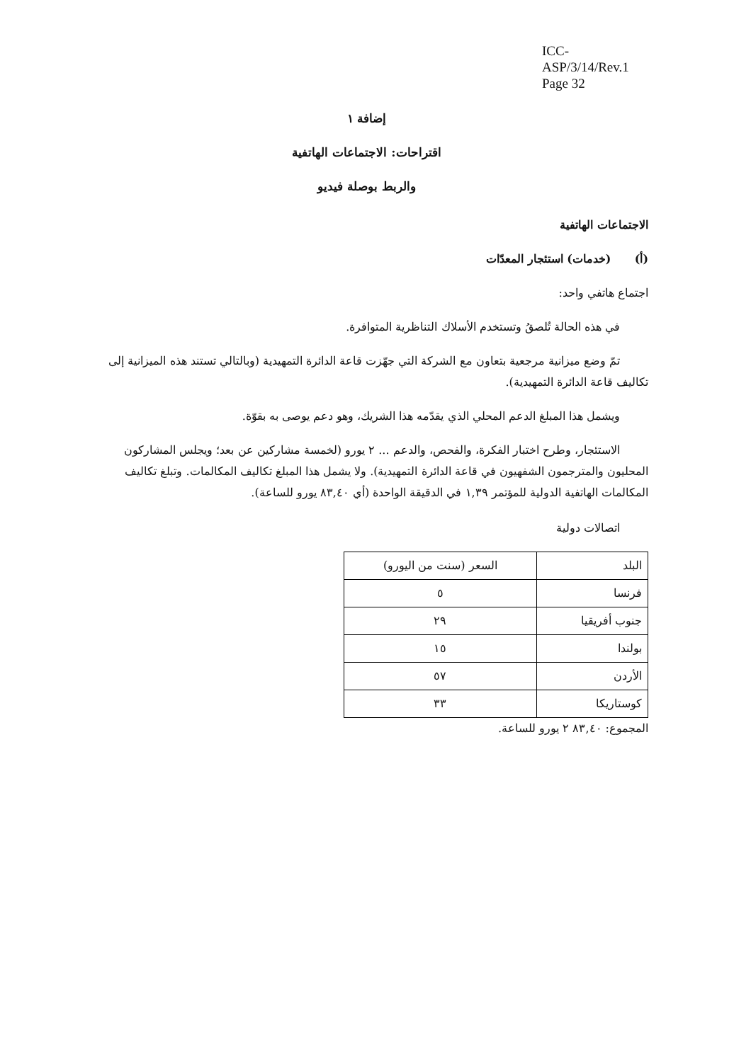ICC-ASP/3/14/Rev.1
Page 32
إضافة ١
اقتراحات: الاجتماعات الهاتفية
والربط بوصلة فيديو
الاجتماعات الهاتفية
(أ) (خدمات) استئجار المعدّات
اجتماع هاتفي واحد:
في هذه الحالة تُلصقُ وتستخدم الأسلاك التناظرية المتوافرة.
تمّ وضع ميزانية مرجعية بتعاون مع الشركة التي جهّزت قاعة الدائرة التمهيدية (وبالتالي تستند هذه الميزانية إلى تكاليف قاعة الدائرة التمهيدية).
ويشمل هذا المبلغ الدعم المحلي الذي يقدّمه هذا الشريك، وهو دعم يوصى به بقوّة.
الاستئجار، وطرح اختبار الفكرة، والفحص، والدعم ... ٢ يورو (لخمسة مشاركين عن بعد؛ ويجلس المشاركون المحليون والمترجمون الشفهيون في قاعة الدائرة التمهيدية). ولا يشمل هذا المبلغ تكاليف المكالمات. وتبلغ تكاليف المكالمات الهاتفية الدولية للمؤتمر ١,٣٩ في الدقيقة الواحدة (أي ٨٣,٤٠ يورو للساعة).
اتصالات دولية
| البلد | السعر (سنت من اليورو) |
| فرنسا | ٥ |
| جنوب أفريقيا | ٢٩ |
| بولندا | ١٥ |
| الأردن | ٥٧ |
| كوستاريكا | ٣٣ |
المجموع: ٨٣,٤٠ ٢ يورو للساعة.